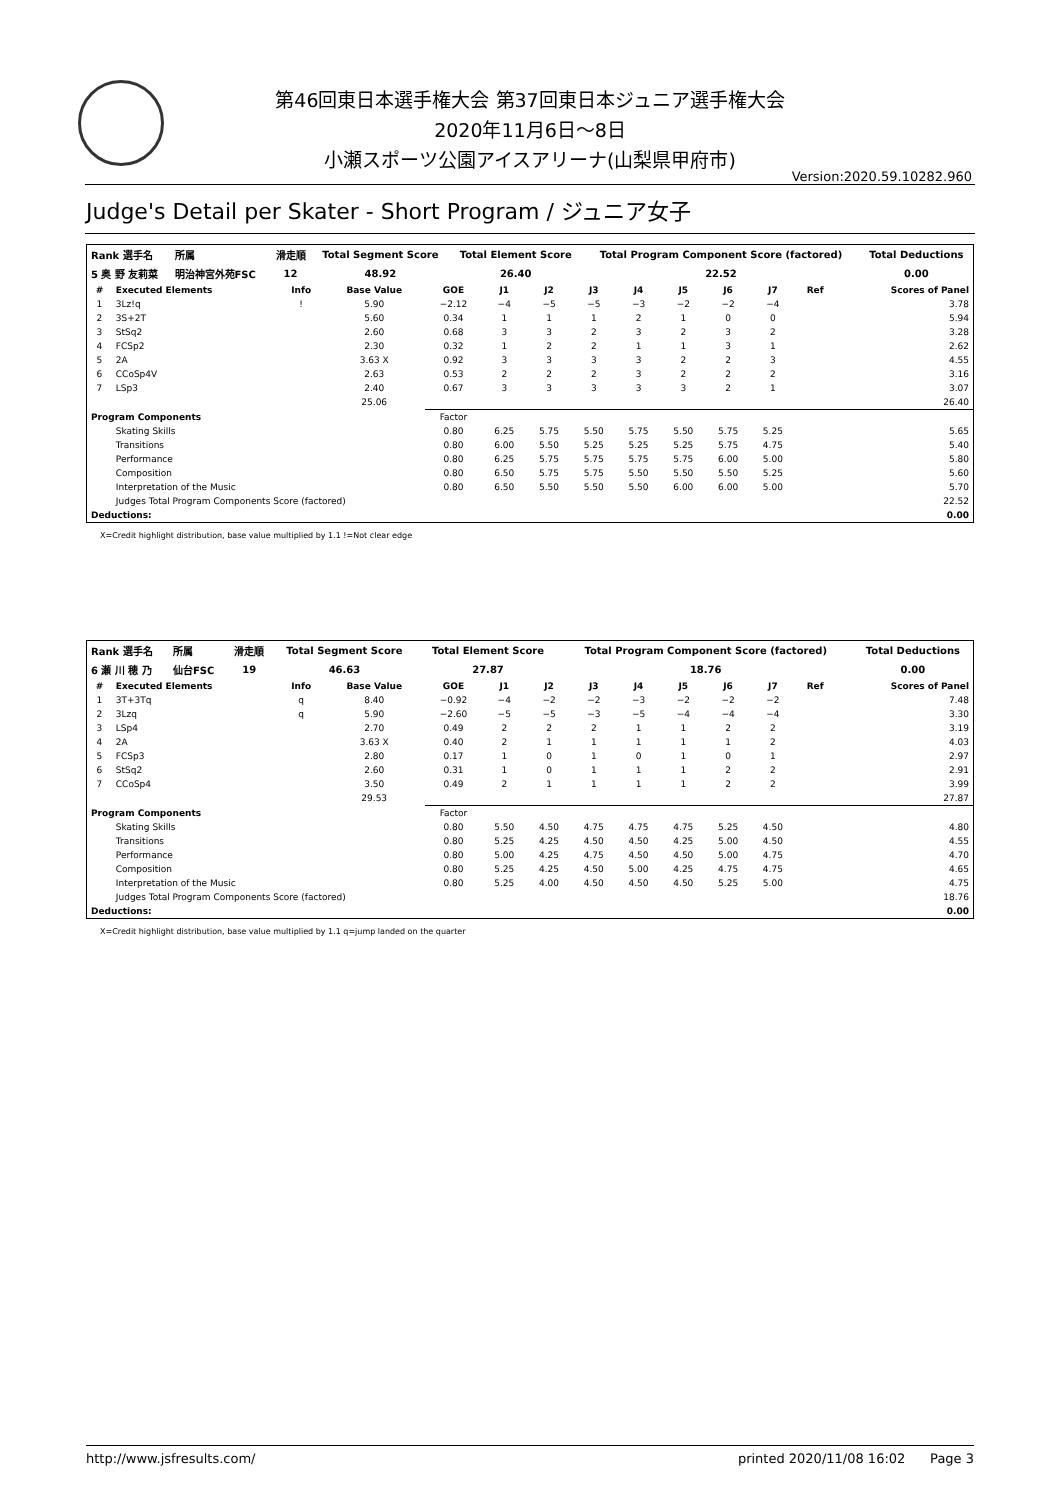第46回東日本選手権大会 第37回東日本ジュニア選手権大会
2020年11月6日～8日
小瀬スポーツ公園アイスアリーナ(山梨県甲府市)
Version:2020.59.10282.960
Judge's Detail per Skater - Short Program / ジュニア女子
| Rank 選手名 | 所属 | 滑走順 | Total Segment Score | Total Element Score | Total Program Component Score (factored) | Total Deductions |
| --- | --- | --- | --- | --- | --- | --- |
| 5 奥 野 友莉菜 | 明治神宮外苑FSC | 12 | 48.92 | 26.40 | 22.52 | 0.00 |
| # | Executed Elements | Info | Base Value | GOE | J1 | J2 | J3 | J4 | J5 | J6 | J7 | Ref | Scores of Panel |
| --- | --- | --- | --- | --- | --- | --- | --- | --- | --- | --- | --- | --- | --- |
| 1 | 3Lz!q | ! | 5.90 | −2.12 | −4 | −5 | −5 | −3 | −2 | −2 | −4 | | 3.78 |
| 2 | 3S+2T | | 5.60 | 0.34 | 1 | 1 | 1 | 2 | 1 | 0 | 0 | | 5.94 |
| 3 | StSq2 | | 2.60 | 0.68 | 3 | 3 | 2 | 3 | 2 | 3 | 2 | | 3.28 |
| 4 | FCSp2 | | 2.30 | 0.32 | 1 | 2 | 2 | 1 | 1 | 3 | 1 | | 2.62 |
| 5 | 2A | | 3.63 X | 0.92 | 3 | 3 | 3 | 3 | 2 | 2 | 3 | | 4.55 |
| 6 | CCoSp4V | | 2.63 | 0.53 | 2 | 2 | 2 | 3 | 2 | 2 | 2 | | 3.16 |
| 7 | LSp3 | | 2.40 | 0.67 | 3 | 3 | 3 | 3 | 3 | 2 | 1 | | 3.07 |
| | | | 25.06 | | | | | | | | | | 26.40 |
| Program Components | | | | Factor | | | | | | | | | |
| | Skating Skills | | | 0.80 | 6.25 | 5.75 | 5.50 | 5.75 | 5.50 | 5.75 | 5.25 | | 5.65 |
| | Transitions | | | 0.80 | 6.00 | 5.50 | 5.25 | 5.25 | 5.25 | 5.75 | 4.75 | | 5.40 |
| | Performance | | | 0.80 | 6.25 | 5.75 | 5.75 | 5.75 | 5.75 | 6.00 | 5.00 | | 5.80 |
| | Composition | | | 0.80 | 6.50 | 5.75 | 5.75 | 5.50 | 5.50 | 5.50 | 5.25 | | 5.60 |
| | Interpretation of the Music | | | 0.80 | 6.50 | 5.50 | 5.50 | 5.50 | 6.00 | 6.00 | 5.00 | | 5.70 |
| | Judges Total Program Components Score (factored) | | | | | | | | | | | | 22.52 |
| Deductions: | | | | | | | | | | | | | 0.00 |
X=Credit highlight distribution, base value multiplied by 1.1 !=Not clear edge
| Rank 選手名 | 所属 | 滑走順 | Total Segment Score | Total Element Score | Total Program Component Score (factored) | Total Deductions |
| --- | --- | --- | --- | --- | --- | --- |
| 6 瀬 川 穂 乃 | 仙台FSC | 19 | 46.63 | 27.87 | 18.76 | 0.00 |
| # | Executed Elements | Info | Base Value | GOE | J1 | J2 | J3 | J4 | J5 | J6 | J7 | Ref | Scores of Panel |
| --- | --- | --- | --- | --- | --- | --- | --- | --- | --- | --- | --- | --- | --- |
| 1 | 3T+3Tq | q | 8.40 | −0.92 | −4 | −2 | −2 | −3 | −2 | −2 | −2 | | 7.48 |
| 2 | 3Lzq | q | 5.90 | −2.60 | −5 | −5 | −3 | −5 | −4 | −4 | −4 | | 3.30 |
| 3 | LSp4 | | 2.70 | 0.49 | 2 | 2 | 2 | 1 | 1 | 2 | 2 | | 3.19 |
| 4 | 2A | | 3.63 X | 0.40 | 2 | 1 | 1 | 1 | 1 | 1 | 2 | | 4.03 |
| 5 | FCSp3 | | 2.80 | 0.17 | 1 | 0 | 1 | 0 | 1 | 0 | 1 | | 2.97 |
| 6 | StSq2 | | 2.60 | 0.31 | 1 | 0 | 1 | 1 | 1 | 2 | 2 | | 2.91 |
| 7 | CCoSp4 | | 3.50 | 0.49 | 2 | 1 | 1 | 1 | 1 | 2 | 2 | | 3.99 |
| | | | 29.53 | | | | | | | | | | 27.87 |
| Program Components | | | | Factor | | | | | | | | | |
| | Skating Skills | | | 0.80 | 5.50 | 4.50 | 4.75 | 4.75 | 4.75 | 5.25 | 4.50 | | 4.80 |
| | Transitions | | | 0.80 | 5.25 | 4.25 | 4.50 | 4.50 | 4.25 | 5.00 | 4.50 | | 4.55 |
| | Performance | | | 0.80 | 5.00 | 4.25 | 4.75 | 4.50 | 4.50 | 5.00 | 4.75 | | 4.70 |
| | Composition | | | 0.80 | 5.25 | 4.25 | 4.50 | 5.00 | 4.25 | 4.75 | 4.75 | | 4.65 |
| | Interpretation of the Music | | | 0.80 | 5.25 | 4.00 | 4.50 | 4.50 | 4.50 | 5.25 | 5.00 | | 4.75 |
| | Judges Total Program Components Score (factored) | | | | | | | | | | | | 18.76 |
| Deductions: | | | | | | | | | | | | | 0.00 |
X=Credit highlight distribution, base value multiplied by 1.1 q=jump landed on the quarter
http://www.jsfresults.com/ printed 2020/11/08 16:02 Page 3